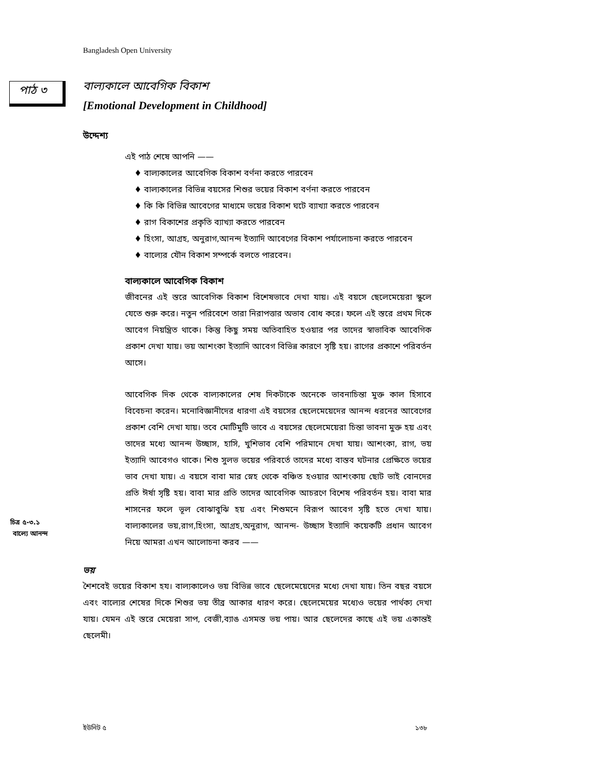Bangladesh Open University
পাঠ ৩ বাল্যকালে আবেগিক বিকাশ
[Emotional Development in Childhood]
উদ্দেশ্য
এই পাঠ শেষে আপনি ——
♦ বাল্যকালের আবেগিক বিকাশ বর্ণনা করতে পারবেন
♦ বাল্যকালের বিভিন্ন বয়সের শিশুর ভয়ের বিকাশ বর্ণনা করতে পারবেন
♦ কি কি বিভিন্ন আবেগের মাধ্যমে ভয়ের বিকাশ ঘটে ব্যাখ্যা করতে পারবেন
♦ রাগ বিকাশের প্রকৃতি ব্যাখ্যা করতে পারবেন
♦ হিংসা, আগ্রহ, অনুরাগ,আনন্দ ইত্যাদি আবেগের বিকাশ পর্যালোচনা করতে পারবেন
♦ বাল্যের যৌন বিকাশ সম্পর্কে বলতে পারবেন।
বাল্যকালে আবেগিক বিকাশ
জীবনের এই স্তরে আবেগিক বিকাশ বিশেষভাবে দেখা যায়। এই বয়সে ছেলেমেয়েরা স্কুলে যেতে শুরু করে। নতুন পরিবেশে তারা নিরাপত্তার অভাব বোধ করে। ফলে এই স্তরে প্রথম দিকে আবেগ নিয়ন্ত্রিত থাকে। কিন্তু কিছু সময় অতিবাহিত হওয়ার পর তাদের স্বাভাবিক আবেগিক প্রকাশ দেখা যায়। ভয় আশংকা ইত্যাদি আবেগ বিভিন্ন কারণে সৃষ্টি হয়। রাগের প্রকাশে পরিবর্তন আসে।
আবেগিক দিক থেকে বাল্যকালের শেষ দিকটাকে অনেকে ভাবনাচিন্তা মুক্ত কাল হিসাবে বিবেচনা করেন। মনোবিজ্ঞানীদের ধারণা এই বয়সের ছেলেমেয়েদের আনন্দ ধরনের আবেগের প্রকাশ বেশি দেখা যায়। তবে মোটিমুটি ভাবে এ বয়সের ছেলেমেয়েরা চিন্তা ভাবনা মুক্ত হয় এবং তাদের মধ্যে আনন্দ উচ্ছাস, হাসি, খুশিভাব বেশি পরিমানে দেখা যায়। আশংকা, রাগ, ভয় ইত্যাদি আবেগও থাকে। শিশু সুলভ ভয়ের পরিবর্তে তাদের মধ্যে বাস্তব ঘটনার প্রেক্ষিতে ভয়ের ভাব দেখা যায়। এ বয়সে বাবা মার স্নেহ থেকে বঞ্চিত হওয়ার আশংকায় ছোট ভাই বোনদের প্রতি ঈর্ষা সৃষ্টি হয়। বাবা মার প্রতি তাদের আবেগিক আচরণে বিশেষ পরিবর্তন হয়। বাবা মার শাসনের ফলে ভূল বোঝাবুঝি হয় এবং শিশুমনে বিরূপ আবেগ সৃষ্টি হতে দেখা যায়। বাল্যকালের ভয়,রাগ,হিংসা, আগ্রহ,অনুরাগ, আনন্দ- উচ্ছাস ইত্যাদি কয়েকটি প্রধান আবেগ নিয়ে আমরা এখন আলোচনা করব ——
ভয়
শৈশবেই ভয়ের বিকাশ হয। বাল্যকালেও ভয় বিভিন্ন ভাবে ছেলেমেয়েদের মধ্যে দেখা যায়। তিন বছর বয়সে এবং বাল্যের শেষের দিকে শিশুর ভয় তীব্র আকার ধারণ করে। ছেলেমেয়ের মধ্যেও ভয়ের পার্থক্য দেখা যায়। যেমন এই স্তরে মেয়েরা সাপ, বেজী,ব্যাঙ এসমস্ত ভয় পায়। আর ছেলেদের কাছে এই ভয় একান্তই ছেলেমী।
চিত্র ৫-৩.১
বাল্যে আনন্দ
ইউনিট ৫ ১৩৮